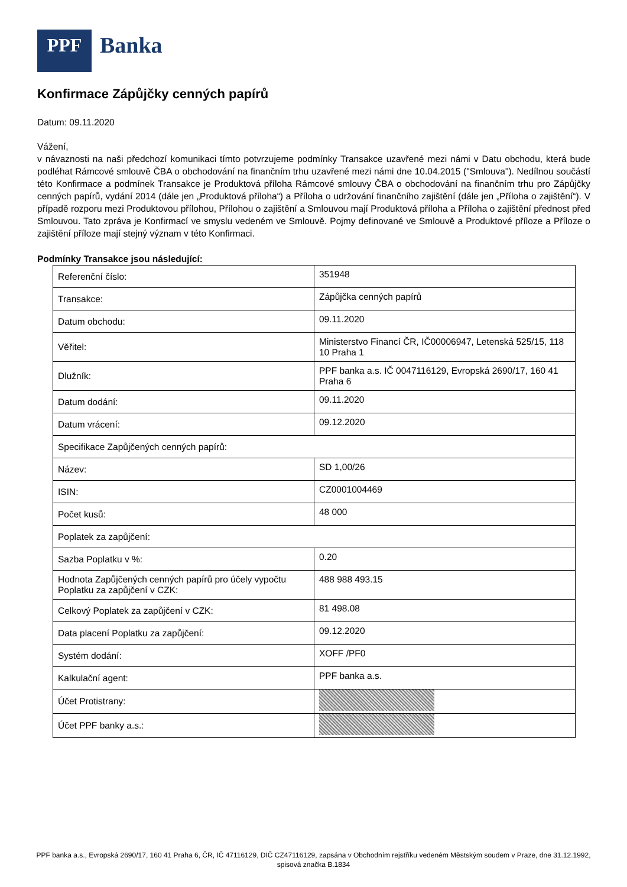PPF
Banka
Konfirmace Zápůjčky cenných papírů
Datum: 09.11.2020
Vážení,
v návaznosti na naši předchozí komunikaci tímto potvrzujeme podmínky Transakce uzavřené mezi námi v Datu obchodu, která bude podléhat Rámcové smlouvě ČBA o obchodování na finančním trhu uzavřené mezi námi dne 10.04.2015 ("Smlouva"). Nedílnou součástí této Konfirmace a podmínek Transakce je Produktová příloha Rámcové smlouvy ČBA o obchodování na finančním trhu pro Zápůjčky cenných papírů, vydání 2014 (dále jen „Produktová příloha“) a Příloha o udržování finančního zajištění (dále jen „Příloha o zajištění“). V případě rozporu mezi Produktovou přílohou, Přílohou o zajištění a Smlouvou mají Produktová příloha a Příloha o zajištění přednost před Smlouvou. Tato zpráva je Konfirmací ve smyslu vedeném ve Smlouvě. Pojmy definované ve Smlouvě a Produktové příloze a Příloze o zajištění příloze mají stejný význam v této Konfirmaci.
Podmínky Transakce jsou následující:
| Referenční číslo: | 351948 |
| Transakce: | Zápůjčka cenných papírů |
| Datum obchodu: | 09.11.2020 |
| Věřitel: | Ministerstvo Financí ČR, IČ00006947, Letenská 525/15, 118 10 Praha 1 |
| Dlužník: | PPF banka a.s. IČ 0047116129, Evropská 2690/17, 160 41 Praha 6 |
| Datum dodání: | 09.11.2020 |
| Datum vrácení: | 09.12.2020 |
| Specifikace Zapůjčených cenných papírů: | |
| Název: | SD 1,00/26 |
| ISIN: | CZ0001004469 |
| Počet kusů: | 48 000 |
| Poplatek za zapůjčení: | |
| Sazba Poplatku v %: | 0.20 |
| Hodnota Zapůjčených cenných papírů pro účely vypočtu Poplatku za zapůjčení v CZK: | 488 988 493.15 |
| Celkový Poplatek za zapůjčení v CZK: | 81 498.08 |
| Data placení Poplatku za zapůjčení: | 09.12.2020 |
| Systém dodání: | XOFF /PF0 |
| Kalkulační agent: | PPF banka a.s. |
| Účet Protistrany: | |
| Účet PPF banky a.s.: | |
PPF banka a.s., Evropská 2690/17, 160 41 Praha 6, ČR, IČ 47116129, DIČ CZ47116129, zapsána v Obchodním rejstříku vedeném Městským soudem v Praze, dne 31.12.1992, spisová značka B.1834